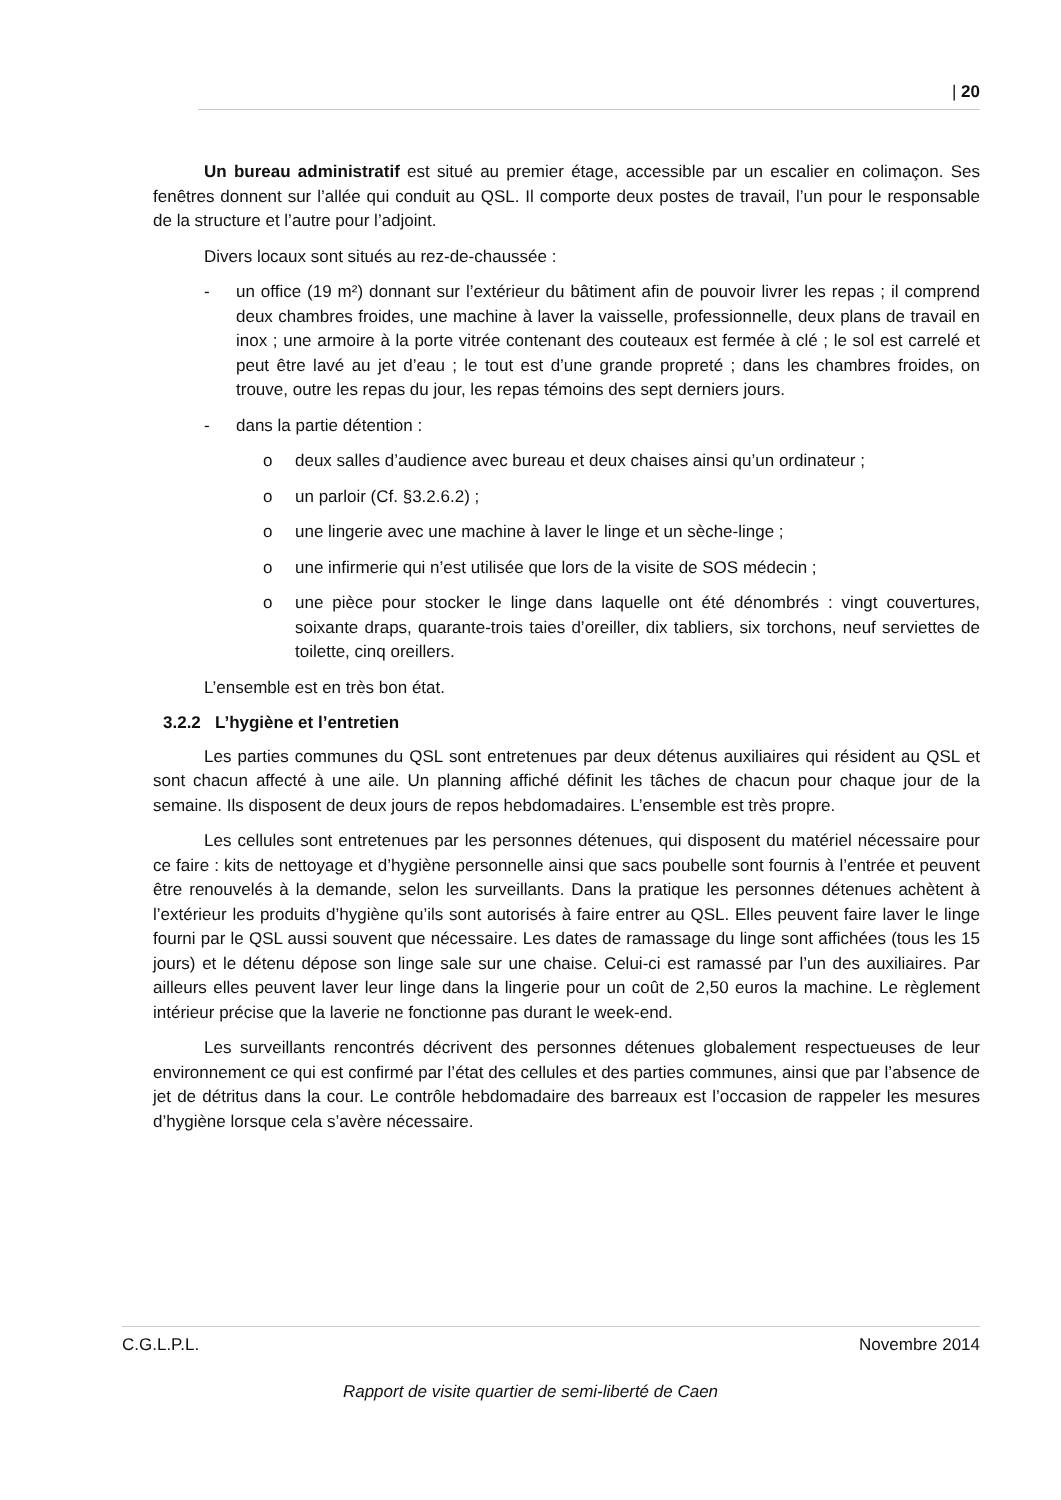| 20
Un bureau administratif est situé au premier étage, accessible par un escalier en colimaçon. Ses fenêtres donnent sur l’allée qui conduit au QSL. Il comporte deux postes de travail, l’un pour le responsable de la structure et l’autre pour l’adjoint.
Divers locaux sont situés au rez-de-chaussée :
- un office (19 m²) donnant sur l’extérieur du bâtiment afin de pouvoir livrer les repas ; il comprend deux chambres froides, une machine à laver la vaisselle, professionnelle, deux plans de travail en inox ; une armoire à la porte vitrée contenant des couteaux est fermée à clé ; le sol est carrelé et peut être lavé au jet d’eau ; le tout est d’une grande propreté ; dans les chambres froides, on trouve, outre les repas du jour, les repas témoins des sept derniers jours.
- dans la partie détention :
o deux salles d’audience avec bureau et deux chaises ainsi qu’un ordinateur ;
o un parloir (Cf. §3.2.6.2) ;
o une lingerie avec une machine à laver le linge et un sèche-linge ;
o une infirmerie qui n’est utilisée que lors de la visite de SOS médecin ;
o une pièce pour stocker le linge dans laquelle ont été dénombrés : vingt couvertures, soixante draps, quarante-trois taies d’oreiller, dix tabliers, six torchons, neuf serviettes de toilette, cinq oreillers.
L’ensemble est en très bon état.
3.2.2 L’hygiène et l’entretien
Les parties communes du QSL sont entretenues par deux détenus auxiliaires qui résident au QSL et sont chacun affecté à une aile. Un planning affiché définit les tâches de chacun pour chaque jour de la semaine. Ils disposent de deux jours de repos hebdomadaires. L’ensemble est très propre.
Les cellules sont entretenues par les personnes détenues, qui disposent du matériel nécessaire pour ce faire : kits de nettoyage et d’hygiène personnelle ainsi que sacs poubelle sont fournis à l’entrée et peuvent être renouvelés à la demande, selon les surveillants. Dans la pratique les personnes détenues achètent à l’extérieur les produits d’hygiène qu’ils sont autorisés à faire entrer au QSL. Elles peuvent faire laver le linge fourni par le QSL aussi souvent que nécessaire. Les dates de ramassage du linge sont affichées (tous les 15 jours) et le détenu dépose son linge sale sur une chaise. Celui-ci est ramassé par l’un des auxiliaires. Par ailleurs elles peuvent laver leur linge dans la lingerie pour un coût de 2,50 euros la machine. Le règlement intérieur précise que la laverie ne fonctionne pas durant le week-end.
Les surveillants rencontrés décrivent des personnes détenues globalement respectueuses de leur environnement ce qui est confirmé par l’état des cellules et des parties communes, ainsi que par l’absence de jet de détritus dans la cour. Le contrôle hebdomadaire des barreaux est l’occasion de rappeler les mesures d’hygiène lorsque cela s’avère nécessaire.
C.G.L.P.L. Novembre 2014
Rapport de visite quartier de semi-liberté de Caen